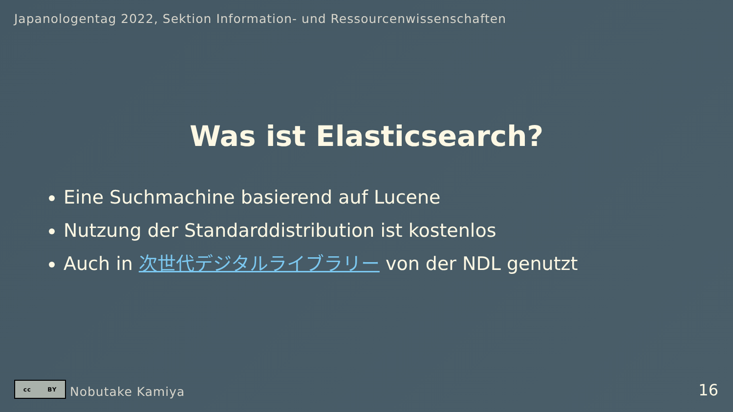Japanologentag 2022, Sektion Information- und Ressourcenwissenschaften
Was ist Elasticsearch?
Eine Suchmachine basierend auf Lucene
Nutzung der Standarddistribution ist kostenlos
Auch in 次世代デジタルライブラリー von der NDL genutzt
cc BY
Nobutake Kamiya
16